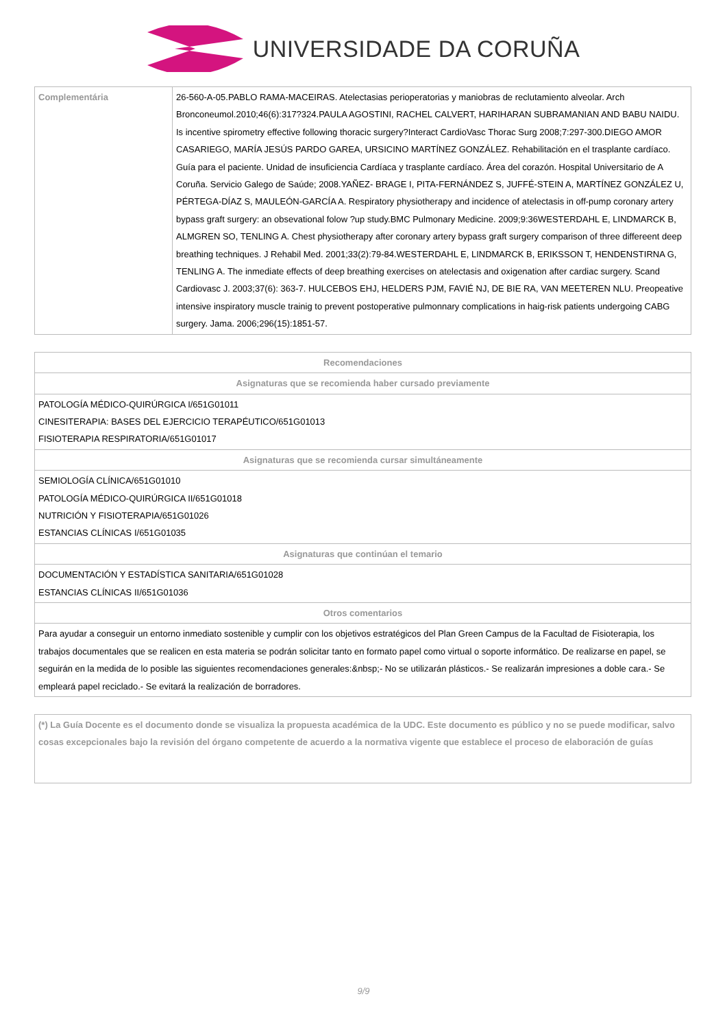UNIVERSIDADE DA CORUÑA
| Complementária | 26-560-A-05.PABLO RAMA-MACEIRAS. Atelectasias perioperatorias y maniobras de reclutamiento alveolar. Arch Bronconeumol.2010;46(6):317?324.PAULA AGOSTINI, RACHEL CALVERT, HARIHARAN SUBRAMANIAN AND BABU NAIDU. Is incentive spirometry effective following thoracic surgery?Interact CardioVasc Thorac Surg 2008;7:297-300.DIEGO AMOR CASARIEGO, MARÍA JESÚS PARDO GAREA, URSICINO MARTÍNEZ GONZÁLEZ. Rehabilitación en el trasplante cardíaco. Guía para el paciente. Unidad de insuficiencia Cardíaca y trasplante cardíaco. Área del corazón. Hospital Universitario de A Coruña. Servicio Galego de Saúde; 2008.YAÑEZ- BRAGE I, PITA-FERNÁNDEZ S, JUFFÉ-STEIN A, MARTÍNEZ GONZÁLEZ U, PÉRTEGA-DÍAZ S, MAULEÓN-GARCÍA A. Respiratory physiotherapy and incidence of atelectasis in off-pump coronary artery bypass graft surgery: an obsevational folow ?up study.BMC Pulmonary Medicine. 2009;9:36WESTERDAHL E, LINDMARCK B, ALMGREN SO, TENLING A. Chest physiotherapy after coronary artery bypass graft surgery comparison of three differeent deep breathing techniques. J Rehabil Med. 2001;33(2):79-84.WESTERDAHL E, LINDMARCK B, ERIKSSON T, HENDENSTIRNA G, TENLING A. The inmediate effects of deep breathing exercises on atelectasis and oxigenation after cardiac surgery. Scand Cardiovasc J. 2003;37(6): 363-7. HULCEBOS EHJ, HELDERS PJM, FAVIÉ NJ, DE BIE RA, VAN MEETEREN NLU. Preopeative intensive inspiratory muscle trainig to prevent postoperative pulmonnary complications in haig-risk patients undergoing CABG surgery. Jama. 2006;296(15):1851-57. |
| Recomendaciones |
| --- |
| Asignaturas que se recomienda haber cursado previamente |
| PATOLOGÍA MÉDICO-QUIRÚRGICA I/651G01011 CINESITERAPIA: BASES DEL EJERCICIO TERAPÉUTICO/651G01013 FISIOTERAPIA RESPIRATORIA/651G01017 |
| Asignaturas que se recomienda cursar simultáneamente |
| SEMIOLOGÍA CLÍNICA/651G01010 PATOLOGÍA MÉDICO-QUIRÚRGICA II/651G01018 NUTRICIÓN Y FISIOTERAPIA/651G01026 ESTANCIAS CLÍNICAS I/651G01035 |
| Asignaturas que continúan el temario |
| DOCUMENTACIÓN Y ESTADÍSTICA SANITARIA/651G01028 ESTANCIAS CLÍNICAS II/651G01036 |
| Otros comentarios |
| Para ayudar a conseguir un entorno inmediato sostenible y cumplir con los objetivos estratégicos del Plan Green Campus de la Facultad de Fisioterapia, los trabajos documentales que se realicen en esta materia se podrán solicitar tanto en formato papel como virtual o soporte informático. De realizarse en papel, se seguirán en la medida de lo posible las siguientes recomendaciones generales:&nbsp;- No se utilizarán plásticos.- Se realizarán impresiones a doble cara.- Se empleará papel reciclado.- Se evitará la realización de borradores. |
| (*) La Guía Docente es el documento donde se visualiza la propuesta académica de la UDC. Este documento es público y no se puede modificar, salvo cosas excepcionales bajo la revisión del órgano competente de acuerdo a la normativa vigente que establece el proceso de elaboración de guías |
9/9